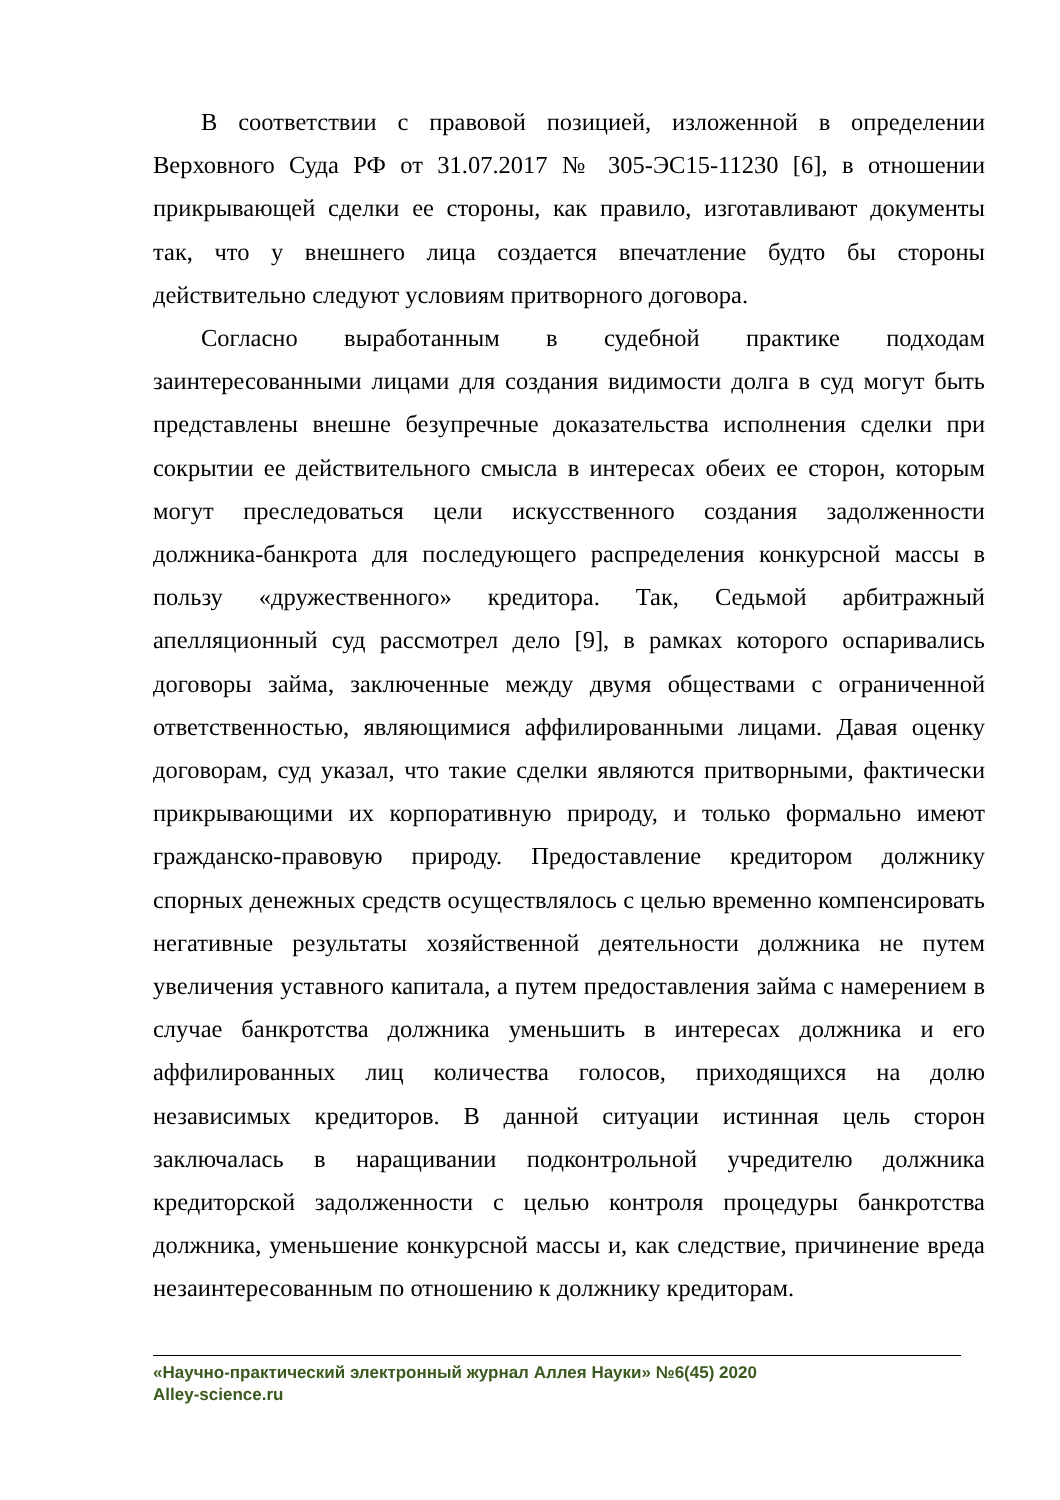В соответствии с правовой позицией, изложенной в определении Верховного Суда РФ от 31.07.2017 № 305-ЭС15-11230 [6], в отношении прикрывающей сделки ее стороны, как правило, изготавливают документы так, что у внешнего лица создается впечатление будто бы стороны действительно следуют условиям притворного договора.
Согласно выработанным в судебной практике подходам заинтересованными лицами для создания видимости долга в суд могут быть представлены внешне безупречные доказательства исполнения сделки при сокрытии ее действительного смысла в интересах обеих ее сторон, которым могут преследоваться цели искусственного создания задолженности должника-банкрота для последующего распределения конкурсной массы в пользу «дружественного» кредитора. Так, Седьмой арбитражный апелляционный суд рассмотрел дело [9], в рамках которого оспаривались договоры займа, заключенные между двумя обществами с ограниченной ответственностью, являющимися аффилированными лицами. Давая оценку договорам, суд указал, что такие сделки являются притворными, фактически прикрывающими их корпоративную природу, и только формально имеют гражданско-правовую природу. Предоставление кредитором должнику спорных денежных средств осуществлялось с целью временно компенсировать негативные результаты хозяйственной деятельности должника не путем увеличения уставного капитала, а путем предоставления займа с намерением в случае банкротства должника уменьшить в интересах должника и его аффилированных лиц количества голосов, приходящихся на долю независимых кредиторов. В данной ситуации истинная цель сторон заключалась в наращивании подконтрольной учредителю должника кредиторской задолженности с целью контроля процедуры банкротства должника, уменьшение конкурсной массы и, как следствие, причинение вреда незаинтересованным по отношению к должнику кредиторам.
«Научно-практический электронный журнал Аллея Науки» №6(45) 2020
Alley-science.ru